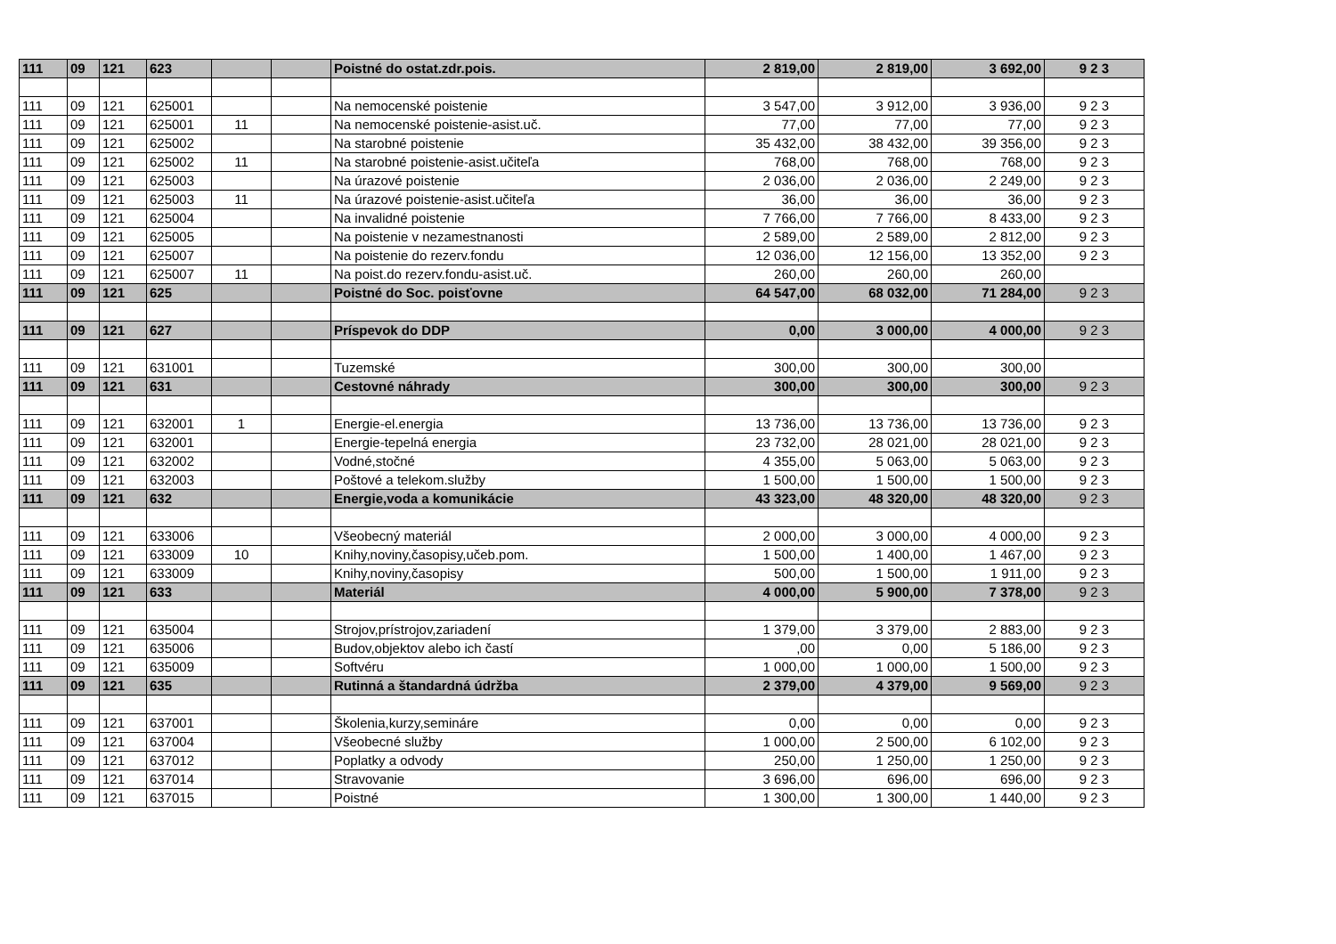| 111 | 09 | 121 | 623 | | | Poistné do ostat.zdr.pois. | 2 819,00 | 2 819,00 | 3 692,00 | 9 2 3 |
| 111 | 09 | 121 | 625001 | | | Na nemocenské poistenie | 3 547,00 | 3 912,00 | 3 936,00 | 9 2 3 |
| 111 | 09 | 121 | 625001 | 11 | | Na nemocenské poistenie-asist.uč. | 77,00 | 77,00 | 77,00 | 9 2 3 |
| 111 | 09 | 121 | 625002 | | | Na starobné poistenie | 35 432,00 | 38 432,00 | 39 356,00 | 9 2 3 |
| 111 | 09 | 121 | 625002 | 11 | | Na starobné poistenie-asist.učiteľa | 768,00 | 768,00 | 768,00 | 9 2 3 |
| 111 | 09 | 121 | 625003 | | | Na úrazové poistenie | 2 036,00 | 2 036,00 | 2 249,00 | 9 2 3 |
| 111 | 09 | 121 | 625003 | 11 | | Na úrazové poistenie-asist.učiteľa | 36,00 | 36,00 | 36,00 | 9 2 3 |
| 111 | 09 | 121 | 625004 | | | Na invalidné poistenie | 7 766,00 | 7 766,00 | 8 433,00 | 9 2 3 |
| 111 | 09 | 121 | 625005 | | | Na poistenie v nezamestnanosti | 2 589,00 | 2 589,00 | 2 812,00 | 9 2 3 |
| 111 | 09 | 121 | 625007 | | | Na poistenie do rezerv.fondu | 12 036,00 | 12 156,00 | 13 352,00 | 9 2 3 |
| 111 | 09 | 121 | 625007 | 11 | | Na poist.do rezerv.fondu-asist.uč. | 260,00 | 260,00 | 260,00 | |
| 111 | 09 | 121 | 625 | | | Poistné do Soc. poisťovne | 64 547,00 | 68 032,00 | 71 284,00 | 9 2 3 |
| 111 | 09 | 121 | 627 | | | Príspevok do DDP | 0,00 | 3 000,00 | 4 000,00 | 9 2 3 |
| 111 | 09 | 121 | 631001 | | | Tuzemské | 300,00 | 300,00 | 300,00 | |
| 111 | 09 | 121 | 631 | | | Cestovné náhrady | 300,00 | 300,00 | 300,00 | 9 2 3 |
| 111 | 09 | 121 | 632001 | 1 | | Energie-el.energia | 13 736,00 | 13 736,00 | 13 736,00 | 9 2 3 |
| 111 | 09 | 121 | 632001 | | | Energie-tepelná energia | 23 732,00 | 28 021,00 | 28 021,00 | 9 2 3 |
| 111 | 09 | 121 | 632002 | | | Vodné,stočné | 4 355,00 | 5 063,00 | 5 063,00 | 9 2 3 |
| 111 | 09 | 121 | 632003 | | | Poštové a telekom.služby | 1 500,00 | 1 500,00 | 1 500,00 | 9 2 3 |
| 111 | 09 | 121 | 632 | | | Energie,voda a komunikácie | 43 323,00 | 48 320,00 | 48 320,00 | 9 2 3 |
| 111 | 09 | 121 | 633006 | | | Všeobecný materiál | 2 000,00 | 3 000,00 | 4 000,00 | 9 2 3 |
| 111 | 09 | 121 | 633009 | 10 | | Knihy,noviny,časopisy,učeb.pom. | 1 500,00 | 1 400,00 | 1 467,00 | 9 2 3 |
| 111 | 09 | 121 | 633009 | | | Knihy,noviny,časopisy | 500,00 | 1 500,00 | 1 911,00 | 9 2 3 |
| 111 | 09 | 121 | 633 | | | Materiál | 4 000,00 | 5 900,00 | 7 378,00 | 9 2 3 |
| 111 | 09 | 121 | 635004 | | | Strojov,prístrojov,zariadení | 1 379,00 | 3 379,00 | 2 883,00 | 9 2 3 |
| 111 | 09 | 121 | 635006 | | | Budov,objektov alebo ich častí | ,00 | 0,00 | 5 186,00 | 9 2 3 |
| 111 | 09 | 121 | 635009 | | | Softvéru | 1 000,00 | 1 000,00 | 1 500,00 | 9 2 3 |
| 111 | 09 | 121 | 635 | | | Rutinná a štandardná údržba | 2 379,00 | 4 379,00 | 9 569,00 | 9 2 3 |
| 111 | 09 | 121 | 637001 | | | Školenia,kurzy,semináre | 0,00 | 0,00 | 0,00 | 9 2 3 |
| 111 | 09 | 121 | 637004 | | | Všeobecné služby | 1 000,00 | 2 500,00 | 6 102,00 | 9 2 3 |
| 111 | 09 | 121 | 637012 | | | Poplatky a odvody | 250,00 | 1 250,00 | 1 250,00 | 9 2 3 |
| 111 | 09 | 121 | 637014 | | | Stravovanie | 3 696,00 | 696,00 | 696,00 | 9 2 3 |
| 111 | 09 | 121 | 637015 | | | Poistné | 1 300,00 | 1 300,00 | 1 440,00 | 9 2 3 |